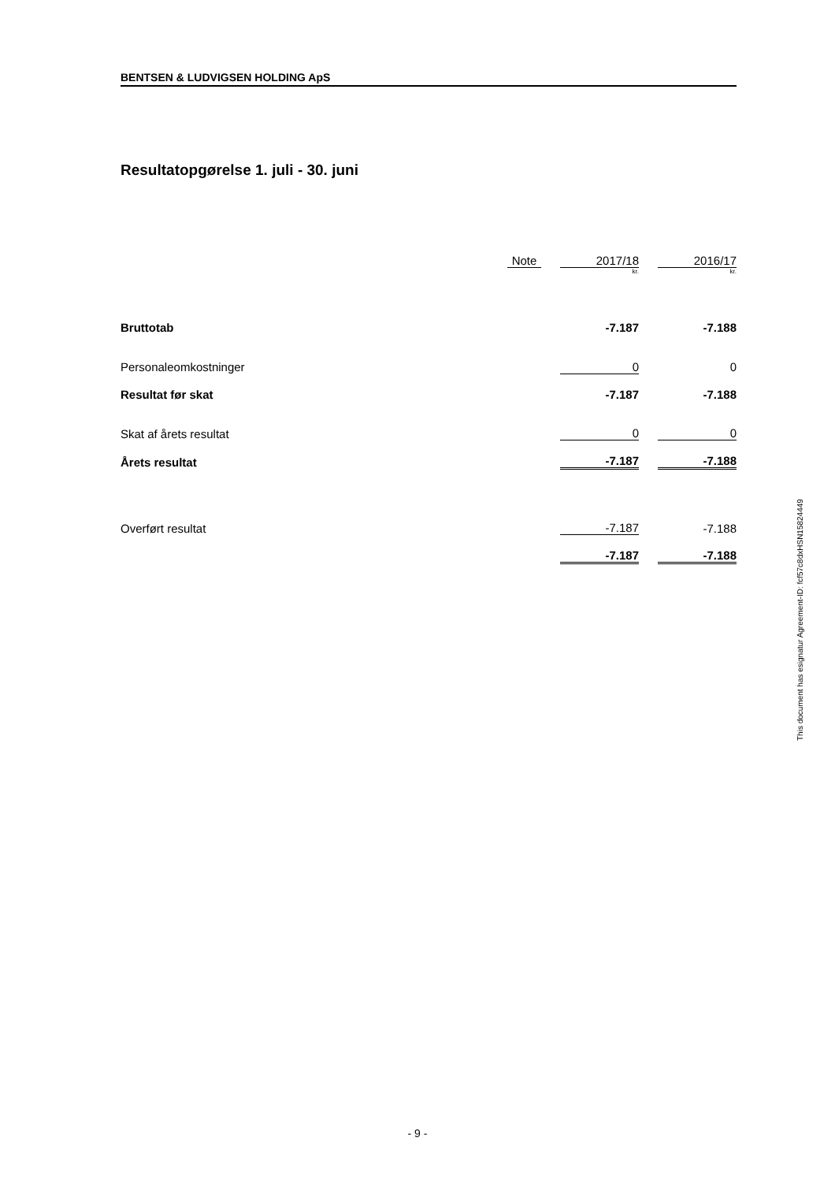BENTSEN & LUDVIGSEN HOLDING ApS
Resultatopgørelse 1. juli - 30. juni
| | Note | | 2017/18 | | 2016/17 |
| --- | --- | --- | --- | --- | --- |
| | | | kr. | | kr. |
| Bruttotab | | | -7.187 | | -7.188 |
| Personaleomkostninger | | | 0 | | 0 |
| Resultat før skat | | | -7.187 | | -7.188 |
| Skat af årets resultat | | | 0 | | 0 |
| Årets resultat | | | -7.187 | | -7.188 |
| Overført resultat | | | -7.187 | | -7.188 |
| | | | -7.187 | | -7.188 |
This document has esignatur Agreement-ID: fcf57c8dxHSN15824449
- 9 -